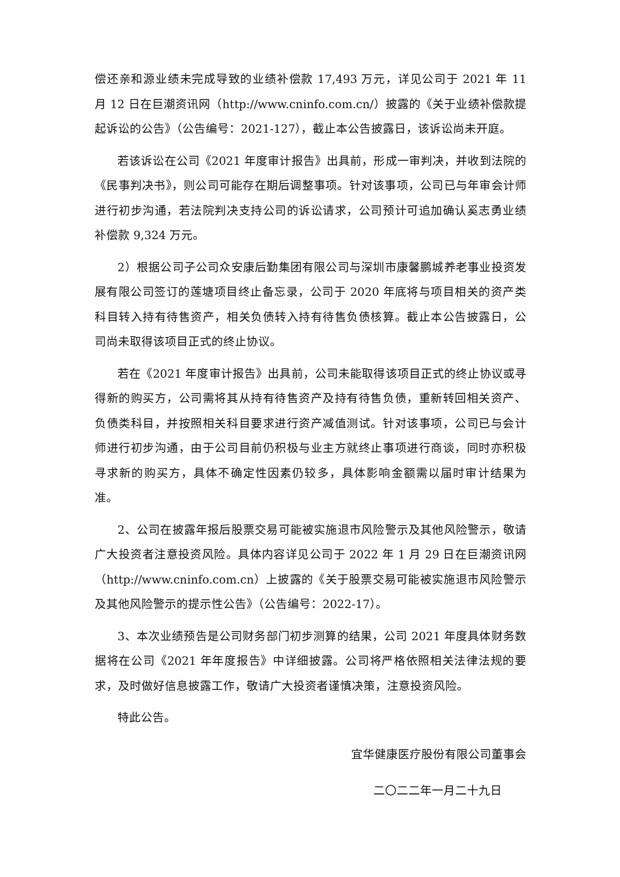偿还亲和源业绩未完成导致的业绩补偿款 17,493 万元，详见公司于 2021 年 11 月 12 日在巨潮资讯网（http://www.cninfo.com.cn/）披露的《关于业绩补偿款提起诉讼的公告》（公告编号：2021-127），截止本公告披露日，该诉讼尚未开庭。
若该诉讼在公司《2021 年度审计报告》出具前，形成一审判决，并收到法院的《民事判决书》，则公司可能存在期后调整事项。针对该事项，公司已与年审会计师进行初步沟通，若法院判决支持公司的诉讼请求，公司预计可追加确认奚志勇业绩补偿款 9,324 万元。
2）根据公司子公司众安康后勤集团有限公司与深圳市康馨鹏城养老事业投资发展有限公司签订的莲塘项目终止备忘录，公司于 2020 年底将与项目相关的资产类科目转入持有待售资产，相关负债转入持有待售负债核算。截止本公告披露日，公司尚未取得该项目正式的终止协议。
若在《2021 年度审计报告》出具前，公司未能取得该项目正式的终止协议或寻得新的购买方，公司需将其从持有待售资产及持有待售负债，重新转回相关资产、负债类科目，并按照相关科目要求进行资产减值测试。针对该事项，公司已与会计师进行初步沟通，由于公司目前仍积极与业主方就终止事项进行商谈，同时亦积极寻求新的购买方，具体不确定性因素仍较多，具体影响金额需以届时审计结果为准。
2、公司在披露年报后股票交易可能被实施退市风险警示及其他风险警示，敬请广大投资者注意投资风险。具体内容详见公司于 2022 年 1 月 29 日在巨潮资讯网（http://www.cninfo.com.cn）上披露的《关于股票交易可能被实施退市风险警示及其他风险警示的提示性公告》（公告编号：2022-17）。
3、本次业绩预告是公司财务部门初步测算的结果，公司 2021 年度具体财务数据将在公司《2021 年年度报告》中详细披露。公司将严格依照相关法律法规的要求，及时做好信息披露工作，敬请广大投资者谨慎决策，注意投资风险。
特此公告。
宜华健康医疗股份有限公司董事会
二〇二二年一月二十九日